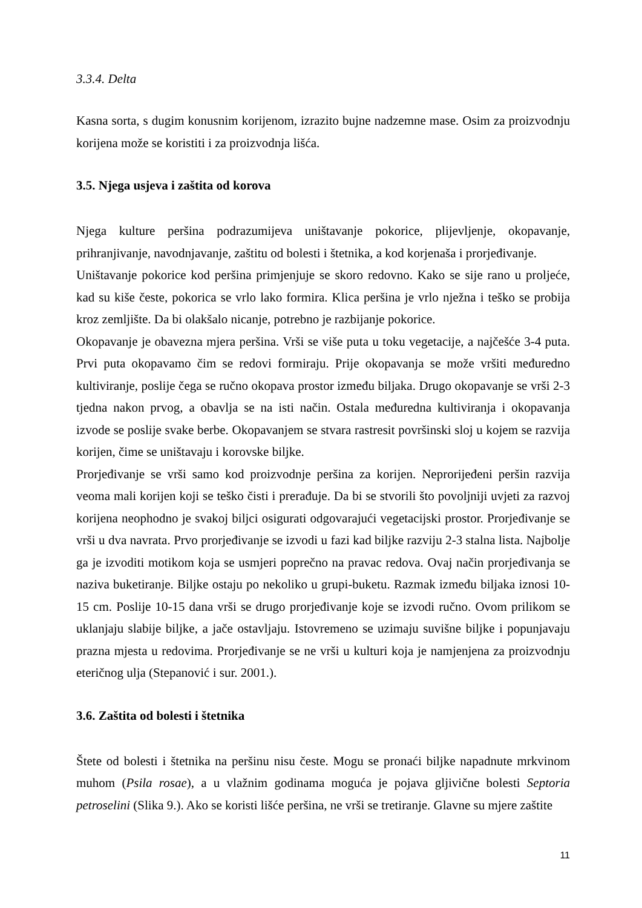3.3.4. Delta
Kasna sorta, s dugim konusnim korijenom, izrazito bujne nadzemne mase. Osim za proizvodnju korijena može se koristiti i za proizvodnja lišća.
3.5. Njega usjeva i zaštita od korova
Njega kulture peršina podrazumijeva uništavanje pokorice, plijevljenje, okopavanje, prihranjivanje, navodnjavanje, zaštitu od bolesti i štetnika, a kod korjenaša i prorjeđivanje.
Uništavanje pokorice kod peršina primjenjuje se skoro redovno. Kako se sije rano u proljeće, kad su kiše česte, pokorica se vrlo lako formira. Klica peršina je vrlo nježna i teško se probija kroz zemljište. Da bi olakšalo nicanje, potrebno je razbijanje pokorice.
Okopavanje je obavezna mjera peršina. Vrši se više puta u toku vegetacije, a najčešće 3-4 puta. Prvi puta okopavamo čim se redovi formiraju. Prije okopavanja se može vršiti međuredno kultiviranje, poslije čega se ručno okopava prostor između biljaka. Drugo okopavanje se vrši 2-3 tjedna nakon prvog, a obavlja se na isti način. Ostala međuredna kultiviranja i okopavanja izvode se poslije svake berbe. Okopavanjem se stvara rastresit površinski sloj u kojem se razvija korijen, čime se uništavaju i korovske biljke.
Prorjeđivanje se vrši samo kod proizvodnje peršina za korijen. Neprorijeđeni peršin razvija veoma mali korijen koji se teško čisti i prerađuje. Da bi se stvorili što povoljniji uvjeti za razvoj korijena neophodno je svakoj biljci osigurati odgovarajući vegetacijski prostor. Prorjeđivanje se vrši u dva navrata. Prvo prorjeđivanje se izvodi u fazi kad biljke razviju 2-3 stalna lista. Najbolje ga je izvoditi motikom koja se usmjeri poprečno na pravac redova. Ovaj način prorjeđivanja se naziva buketiranje. Biljke ostaju po nekoliko u grupi-buketu. Razmak između biljaka iznosi 10-15 cm. Poslije 10-15 dana vrši se drugo prorjeđivanje koje se izvodi ručno. Ovom prilikom se uklanjaju slabije biljke, a jače ostavljaju. Istovremeno se uzimaju suvišne biljke i popunjavaju prazna mjesta u redovima. Prorjeđivanje se ne vrši u kulturi koja je namjenjena za proizvodnju eteričnog ulja (Stepanović i sur. 2001.).
3.6. Zaštita od bolesti i štetnika
Štete od bolesti i štetnika na peršinu nisu česte. Mogu se pronaći biljke napadnute mrkvinom muhom (Psila rosae), a u vlažnim godinama moguća je pojava gljivične bolesti Septoria petroselini (Slika 9.). Ako se koristi lišće peršina, ne vrši se tretiranje. Glavne su mjere zaštite
11